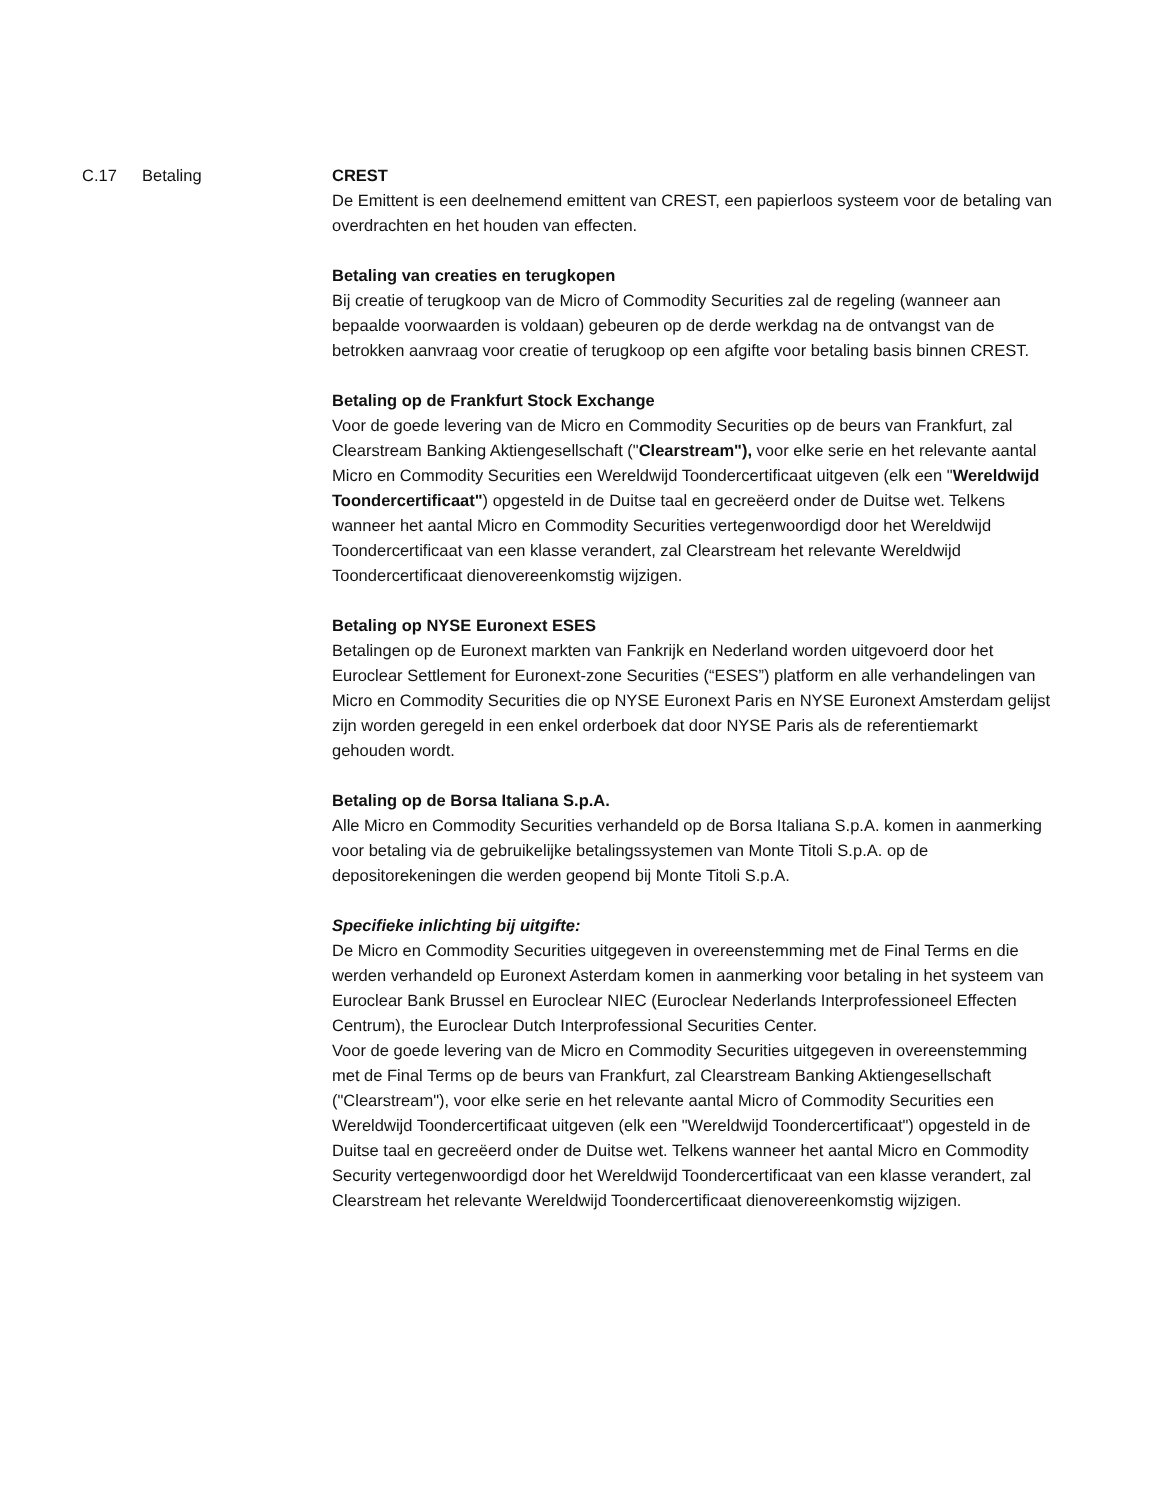C.17 Betaling CREST
De Emittent is een deelnemend emittent van CREST, een papierloos systeem voor de betaling van overdrachten en het houden van effecten.
Betaling van creaties en terugkopen
Bij creatie of terugkoop van de Micro of Commodity Securities zal de regeling (wanneer aan bepaalde voorwaarden is voldaan) gebeuren op de derde werkdag na de ontvangst van de betrokken aanvraag voor creatie of terugkoop op een afgifte voor betaling basis binnen CREST.
Betaling op de Frankfurt Stock Exchange
Voor de goede levering van de Micro en Commodity Securities op de beurs van Frankfurt, zal Clearstream Banking Aktiengesellschaft ("Clearstream"), voor elke serie en het relevante aantal Micro en Commodity Securities een Wereldwijd Toondercertificaat uitgeven (elk een "Wereldwijd Toondercertificaat") opgesteld in de Duitse taal en gecreëerd onder de Duitse wet. Telkens wanneer het aantal Micro en Commodity Securities vertegenwoordigd door het Wereldwijd Toondercertificaat van een klasse verandert, zal Clearstream het relevante Wereldwijd Toondercertificaat dienovereenkomstig wijzigen.
Betaling op NYSE Euronext ESES
Betalingen op de Euronext markten van Fankrijk en Nederland worden uitgevoerd door het Euroclear Settlement for Euronext-zone Securities (“ESES”) platform en alle verhandelingen van Micro en Commodity Securities die op NYSE Euronext Paris en NYSE Euronext Amsterdam gelijst zijn worden geregeld in een enkel orderboek dat door NYSE Paris als de referentiemarkt gehouden wordt.
Betaling op de Borsa Italiana S.p.A.
Alle Micro en Commodity Securities verhandeld op de Borsa Italiana S.p.A. komen in aanmerking voor betaling via de gebruikelijke betalingssystemen van Monte Titoli S.p.A. op de depositorekeningen die werden geopend bij Monte Titoli S.p.A.
Specifieke inlichting bij uitgifte:
De Micro en Commodity Securities uitgegeven in overeenstemming met de Final Terms en die werden verhandeld op Euronext Asterdam komen in aanmerking voor betaling in het systeem van Euroclear Bank Brussel en Euroclear NIEC (Euroclear Nederlands Interprofessioneel Effecten Centrum), the Euroclear Dutch Interprofessional Securities Center.
Voor de goede levering van de Micro en Commodity Securities uitgegeven in overeenstemming met de Final Terms op de beurs van Frankfurt, zal Clearstream Banking Aktiengesellschaft ("Clearstream"), voor elke serie en het relevante aantal Micro of Commodity Securities een Wereldwijd Toondercertificaat uitgeven (elk een "Wereldwijd Toondercertificaat") opgesteld in de Duitse taal en gecreëerd onder de Duitse wet. Telkens wanneer het aantal Micro en Commodity Security vertegenwoordigd door het Wereldwijd Toondercertificaat van een klasse verandert, zal Clearstream het relevante Wereldwijd Toondercertificaat dienovereenkomstig wijzigen.